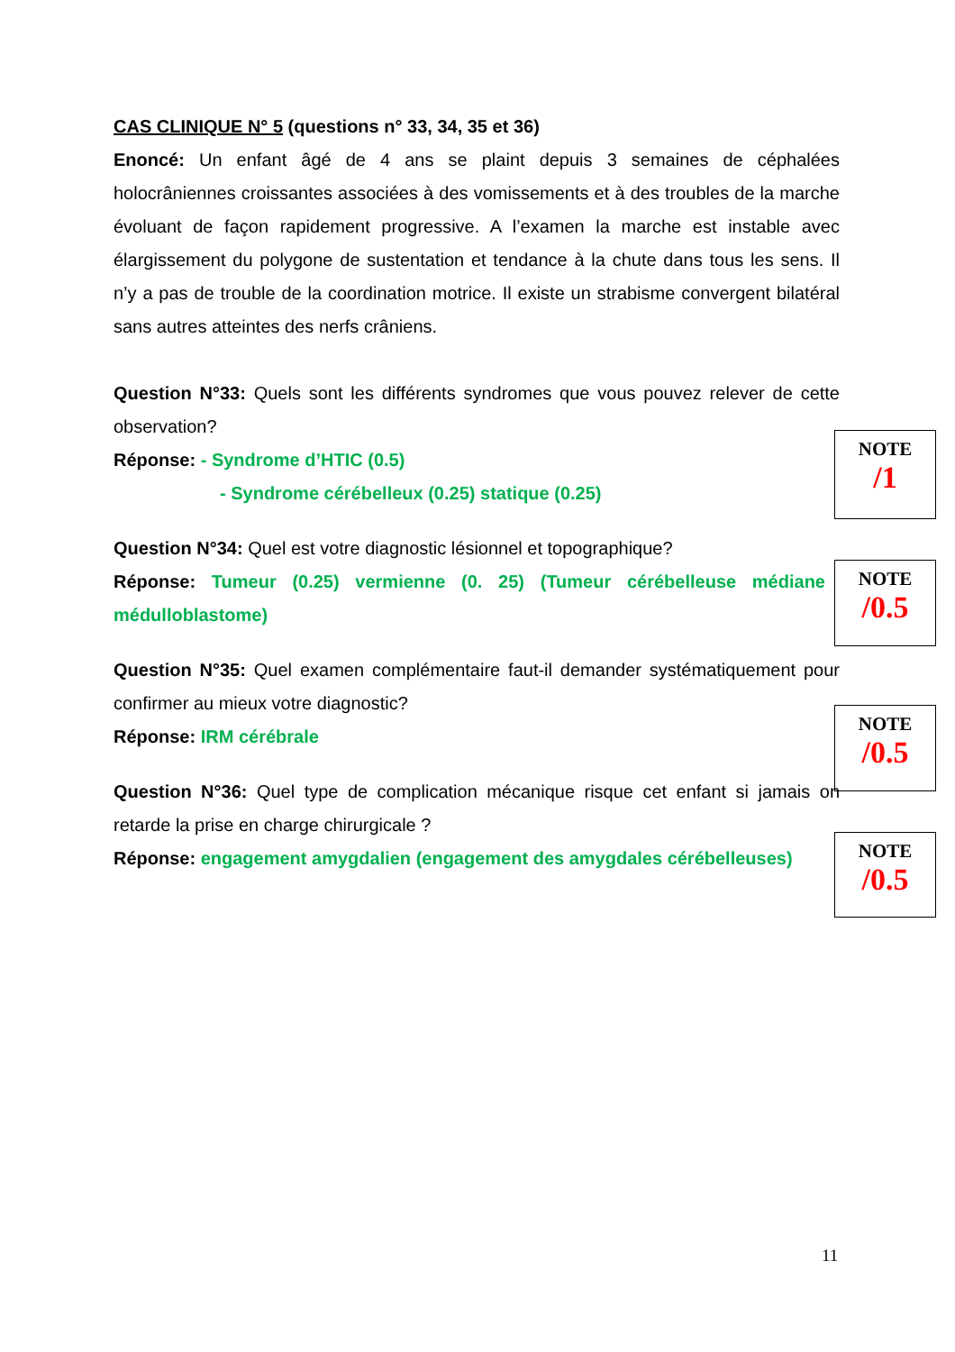CAS CLINIQUE N° 5 (questions n° 33, 34, 35 et 36)
Enoncé: Un enfant âgé de 4 ans se plaint depuis 3 semaines de céphalées holocrâniennes croissantes associées à des vomissements et à des troubles de la marche évoluant de façon rapidement progressive. A l’examen la marche est instable avec élargissement du polygone de sustentation et tendance à la chute dans tous les sens. Il n’y a pas de trouble de la coordination motrice. Il existe un strabisme convergent bilatéral sans autres atteintes des nerfs crâniens.
Question N°33: Quels sont les différents syndromes que vous pouvez relever de cette observation?
Réponse: - Syndrome d’HTIC (0.5)
- Syndrome cérébelleux (0.25) statique (0.25)
Question N°34: Quel est votre diagnostic lésionnel et topographique?
Réponse: Tumeur (0.25) vermienne (0. 25) (Tumeur cérébelleuse médiane médulloblastome)
Question N°35: Quel examen complémentaire faut-il demander systématiquement pour confirmer au mieux votre diagnostic?
Réponse: IRM cérébrale
Question N°36: Quel type de complication mécanique risque cet enfant si jamais on retarde la prise en charge chirurgicale ?
Réponse: engagement amygdalien (engagement des amygdales cérébelleuses)
NOTE
/1
NOTE
/0.5
NOTE
/0.5
NOTE
/0.5
11